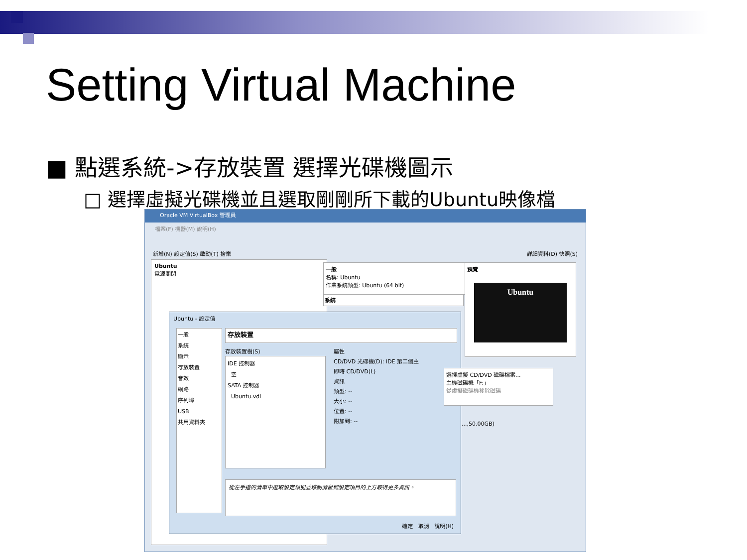Setting Virtual Machine
■ 點選系統->存放裝置 選擇光碟機圖示
□ 選擇虛擬光碟機並且選取剛剛所下載的Ubuntu映像檔
Oracle VM VirtualBox 管理員
檔案(F) 機器(M) 說明(H)
新增(N) 設定值(S) 啟動(T) 捨棄 詳細資料(D) 快照(S)
Ubuntu
電源關閉
一般
名稱: Ubuntu
作業系統類型: Ubuntu (64 bit)
系統
預覽
Ubuntu
選擇虛擬 CD/DVD 磁碟檔案...
主機磁碟機「F:」
從虛擬磁碟機移除磁碟
...,50.00GB)
Ubuntu - 設定值
一般
系統
顯示
存放裝置
音效
網路
序列埠
USB
共用資料夾
存放裝置
存放裝置樹(S)
IDE 控制器
空
SATA 控制器
Ubuntu.vdi
屬性
CD/DVD 光碟機(D): IDE 第二個主
即時 CD/DVD(L)
資訊
類型: --
大小: --
位置: --
附加到: --
從左手邊的清單中選取設定類別並移動滑鼠到設定項目的上方取得更多資訊。
確定 取消 說明(H)